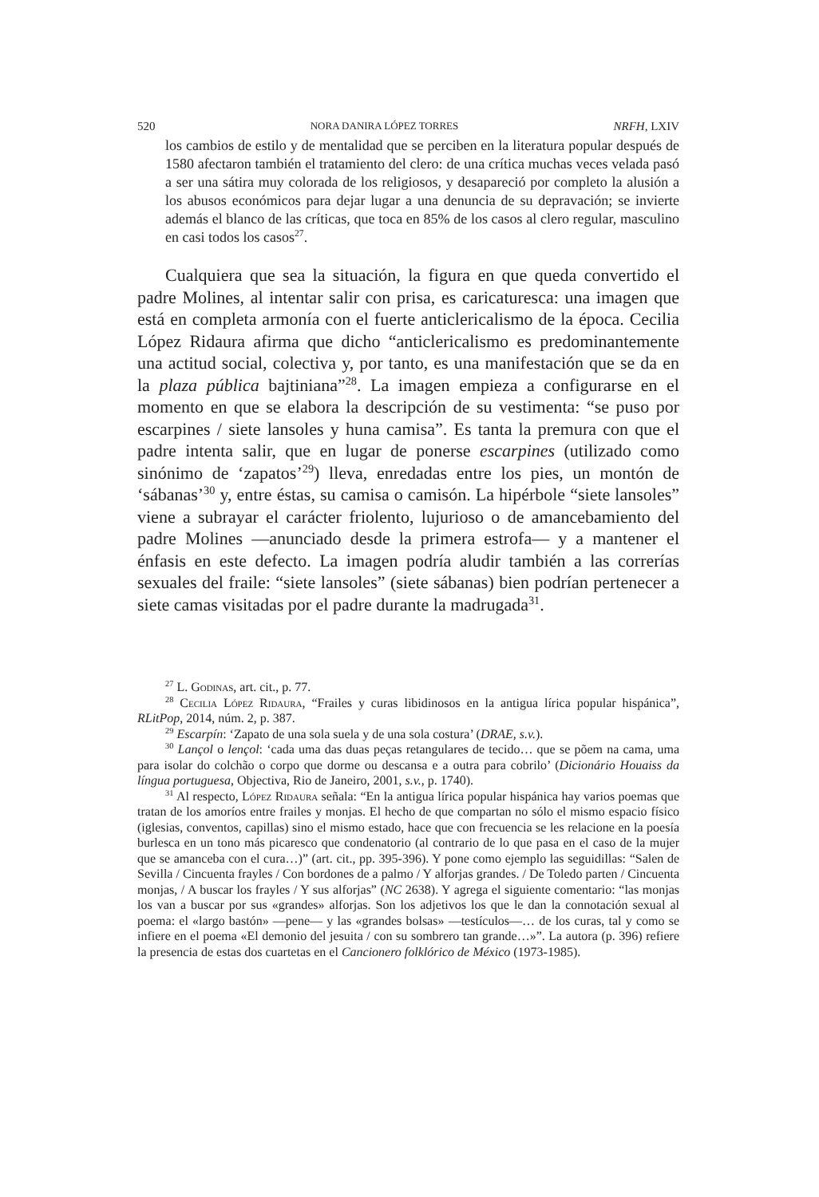520 NORA DANIRA LÓPEZ TORRES NRFH, LXIV
los cambios de estilo y de mentalidad que se perciben en la literatura popular después de 1580 afectaron también el tratamiento del clero: de una crítica muchas veces velada pasó a ser una sátira muy colorada de los religiosos, y desapareció por completo la alusión a los abusos económicos para dejar lugar a una denuncia de su depravación; se invierte además el blanco de las críticas, que toca en 85% de los casos al clero regular, masculino en casi todos los casos<sup>27</sup>.
Cualquiera que sea la situación, la figura en que queda convertido el padre Molines, al intentar salir con prisa, es caricaturesca: una imagen que está en completa armonía con el fuerte anticlericalismo de la época. Cecilia López Ridaura afirma que dicho “anticlericalismo es predominantemente una actitud social, colectiva y, por tanto, es una manifestación que se da en la plaza pública bajtiniana”<sup>28</sup>. La imagen empieza a configurarse en el momento en que se elabora la descripción de su vestimenta: “se puso por escarpines / siete lansoles y huna camisa”. Es tanta la premura con que el padre intenta salir, que en lugar de ponerse escarpines (utilizado como sinónimo de ‘zapatos’<sup>29</sup>) lleva, enredadas entre los pies, un montón de ‘sábanas’<sup>30</sup> y, entre éstas, su camisa o camisón. La hipérbole “siete lansoles” viene a subrayar el carácter friolento, lujurioso o de amancebamiento del padre Molines —anunciado desde la primera estrofa— y a mantener el énfasis en este defecto. La imagen podría aludir también a las correrías sexuales del fraile: “siete lansoles” (siete sábanas) bien podrían pertenecer a siete camas visitadas por el padre durante la madrugada<sup>31</sup>.
<sup>27</sup> L. Godinas, art. cit., p. 77.
<sup>28</sup> Cecilia López Ridaura, “Frailes y curas libidinosos en la antigua lírica popular hispánica”, RLitPop, 2014, núm. 2, p. 387.
<sup>29</sup> Escarpín: ‘Zapato de una sola suela y de una sola costura’ (DRAE, s.v.).
<sup>30</sup> Lançol o lençol: ‘cada uma das duas peças retangulares de tecido… que se põem na cama, uma para isolar do colchão o corpo que dorme ou descansa e a outra para cobrilo’ (Dicionário Houaiss da língua portuguesa, Objectiva, Rio de Janeiro, 2001, s.v., p. 1740).
<sup>31</sup> Al respecto, López Ridaura señala: “En la antigua lírica popular hispánica hay varios poemas que tratan de los amoríos entre frailes y monjas. El hecho de que compartan no sólo el mismo espacio físico (iglesias, conventos, capillas) sino el mismo estado, hace que con frecuencia se les relacione en la poesía burlesca en un tono más picaresco que condenatorio (al contrario de lo que pasa en el caso de la mujer que se amanceba con el cura…)” (art. cit., pp. 395-396). Y pone como ejemplo las seguidillas: “Salen de Sevilla / Cincuenta frayles / Con bordones de a palmo / Y alforjas grandes. / De Toledo parten / Cincuenta monjas, / A buscar los frayles / Y sus alforjas” (NC 2638). Y agrega el siguiente comentario: “las monjas los van a buscar por sus «grandes» alforjas. Son los adjetivos los que le dan la connotación sexual al poema: el «largo bastón» —pene— y las «grandes bolsas» —testículos—… de los curas, tal y como se infiere en el poema «El demonio del jesuita / con su sombrero tan grande…»”. La autora (p. 396) refiere la presencia de estas dos cuartetas en el Cancionero folklórico de México (1973-1985).